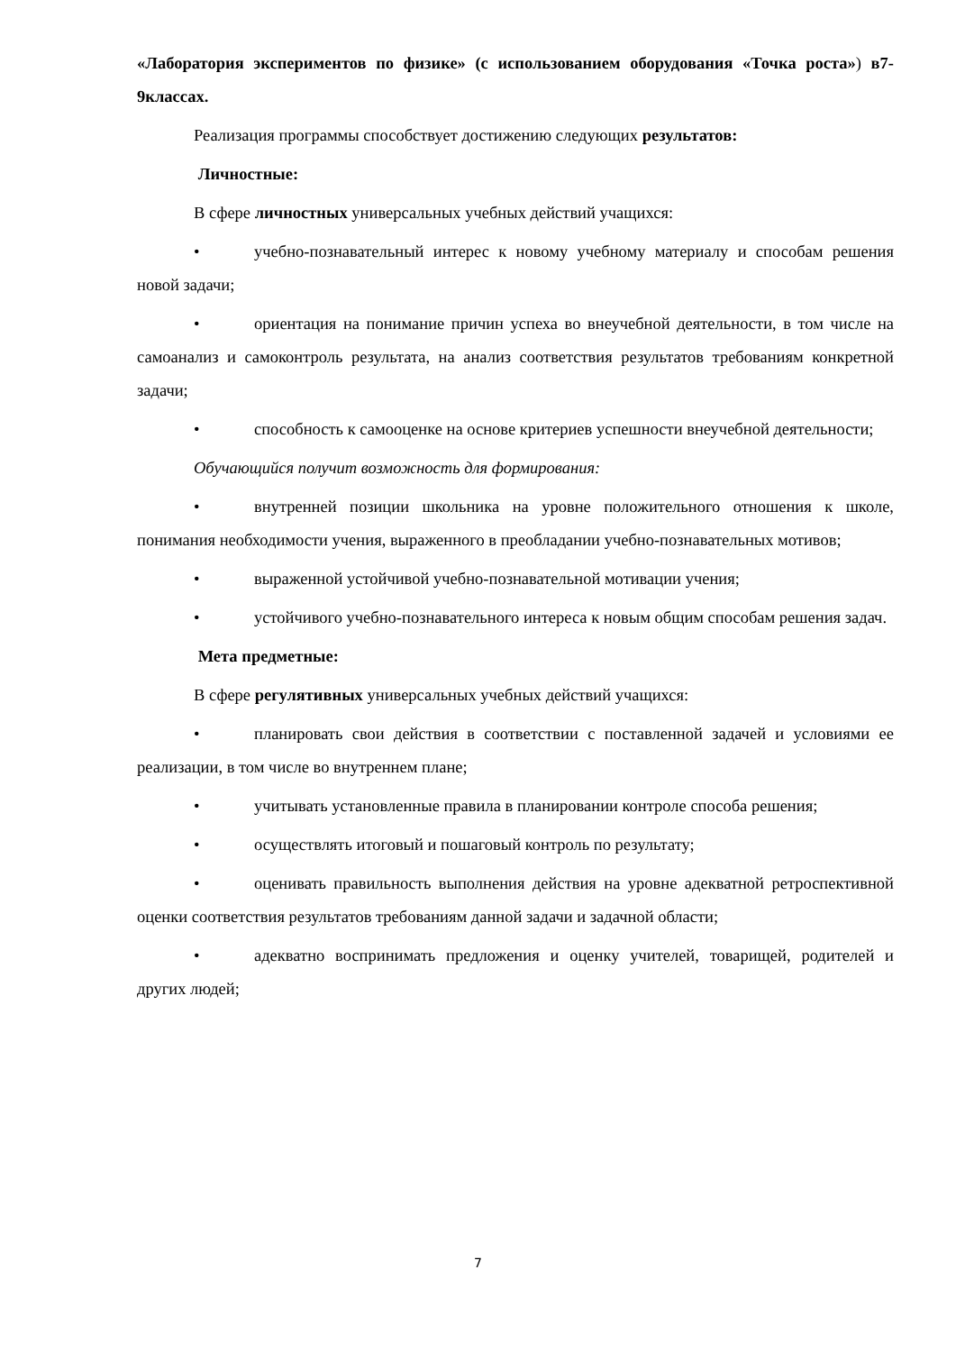«Лаборатория экспериментов по физике» (с использованием оборудования «Точка роста») в7-9классах.
Реализация программы способствует достижению следующих результатов:
Личностные:
В сфере личностных универсальных учебных действий учащихся:
• учебно-познавательный интерес к новому учебному материалу и способам решения новой задачи;
• ориентация на понимание причин успеха во внеучебной деятельности, в том числе на самоанализ и самоконтроль результата, на анализ соответствия результатов требованиям конкретной задачи;
• способность к самооценке на основе критериев успешности внеучебной деятельности;
Обучающийся получит возможность для формирования:
• внутренней позиции школьника на уровне положительного отношения к школе, понимания необходимости учения, выраженного в преобладании учебно-познавательных мотивов;
• выраженной устойчивой учебно-познавательной мотивации учения;
• устойчивого учебно-познавательного интереса к новым общим способам решения задач.
Мета предметные:
В сфере регулятивных универсальных учебных действий учащихся:
• планировать свои действия в соответствии с поставленной задачей и условиями ее реализации, в том числе во внутреннем плане;
• учитывать установленные правила в планировании контроле способа решения;
• осуществлять итоговый и пошаговый контроль по результату;
• оценивать правильность выполнения действия на уровне адекватной ретроспективной оценки соответствия результатов требованиям данной задачи и задачной области;
• адекватно воспринимать предложения и оценку учителей, товарищей, родителей и других людей;
7